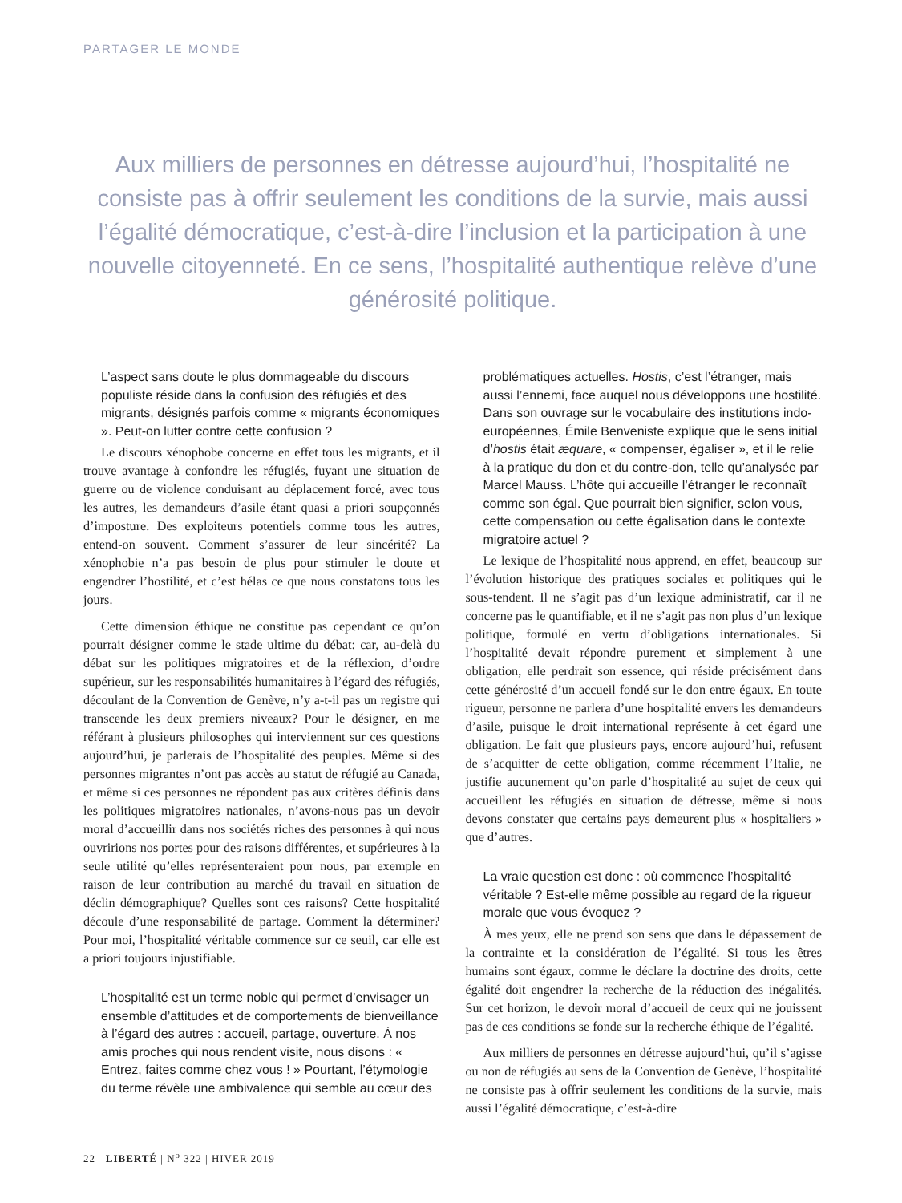PARTAGER LE MONDE
Aux milliers de personnes en détresse aujourd’hui, l’hospitalité ne consiste pas à offrir seulement les conditions de la survie, mais aussi l’égalité démocratique, c’est-à-dire l’inclusion et la participation à une nouvelle citoyenneté. En ce sens, l’hospitalité authentique relève d’une générosité politique.
L’aspect sans doute le plus dommageable du discours populiste réside dans la confusion des réfugiés et des migrants, désignés parfois comme « migrants économiques ». Peut-on lutter contre cette confusion ?
Le discours xénophobe concerne en effet tous les migrants, et il trouve avantage à confondre les réfugiés, fuyant une situation de guerre ou de violence conduisant au déplacement forcé, avec tous les autres, les demandeurs d’asile étant quasi a priori soupçonnés d’imposture. Des exploiteurs potentiels comme tous les autres, entend-on souvent. Comment s’assurer de leur sincérité? La xénophobie n’a pas besoin de plus pour stimuler le doute et engendrer l’hostilité, et c’est hélas ce que nous constatons tous les jours.
Cette dimension éthique ne constitue pas cependant ce qu’on pourrait désigner comme le stade ultime du débat: car, au-delà du débat sur les politiques migratoires et de la réflexion, d’ordre supérieur, sur les responsabilités humanitaires à l’égard des réfugiés, découlant de la Convention de Genève, n’y a-t-il pas un registre qui transcende les deux premiers niveaux? Pour le désigner, en me référant à plusieurs philosophes qui interviennent sur ces questions aujourd’hui, je parlerais de l’hospitalité des peuples. Même si des personnes migrantes n’ont pas accès au statut de réfugié au Canada, et même si ces personnes ne répondent pas aux critères définis dans les politiques migratoires nationales, n’avons-nous pas un devoir moral d’accueillir dans nos sociétés riches des personnes à qui nous ouvririons nos portes pour des raisons différentes, et supérieures à la seule utilité qu’elles représenteraient pour nous, par exemple en raison de leur contribution au marché du travail en situation de déclin démographique? Quelles sont ces raisons? Cette hospitalité découle d’une responsabilité de partage. Comment la déterminer? Pour moi, l’hospitalité véritable commence sur ce seuil, car elle est a priori toujours injustifiable.
L’hospitalité est un terme noble qui permet d’envisager un ensemble d’attitudes et de comportements de bienveillance à l’égard des autres : accueil, partage, ouverture. À nos amis proches qui nous rendent visite, nous disons : « Entrez, faites comme chez vous ! » Pourtant, l’étymologie du terme révèle une ambivalence qui semble au cœur des
problématiques actuelles. Hostis, c’est l’étranger, mais aussi l’ennemi, face auquel nous développons une hostilité. Dans son ouvrage sur le vocabulaire des institutions indo-européennes, Émile Benveniste explique que le sens initial d’hostis était æquare, « compenser, égaliser », et il le relie à la pratique du don et du contre-don, telle qu’analysée par Marcel Mauss. L’hôte qui accueille l’étranger le reconnaît comme son égal. Que pourrait bien signifier, selon vous, cette compensation ou cette égalisation dans le contexte migratoire actuel ?
Le lexique de l’hospitalité nous apprend, en effet, beaucoup sur l’évolution historique des pratiques sociales et politiques qui le sous-tendent. Il ne s’agit pas d’un lexique administratif, car il ne concerne pas le quantifiable, et il ne s’agit pas non plus d’un lexique politique, formulé en vertu d’obligations internationales. Si l’hospitalité devait répondre purement et simplement à une obligation, elle perdrait son essence, qui réside précisément dans cette générosité d’un accueil fondé sur le don entre égaux. En toute rigueur, personne ne parlera d’une hospitalité envers les demandeurs d’asile, puisque le droit international représente à cet égard une obligation. Le fait que plusieurs pays, encore aujourd’hui, refusent de s’acquitter de cette obligation, comme récemment l’Italie, ne justifie aucunement qu’on parle d’hospitalité au sujet de ceux qui accueillent les réfugiés en situation de détresse, même si nous devons constater que certains pays demeurent plus « hospitaliers » que d’autres.
La vraie question est donc : où commence l’hospitalité véritable ? Est-elle même possible au regard de la rigueur morale que vous évoquez ?
À mes yeux, elle ne prend son sens que dans le dépassement de la contrainte et la considération de l’égalité. Si tous les êtres humains sont égaux, comme le déclare la doctrine des droits, cette égalité doit engendrer la recherche de la réduction des inégalités. Sur cet horizon, le devoir moral d’accueil de ceux qui ne jouissent pas de ces conditions se fonde sur la recherche éthique de l’égalité.
Aux milliers de personnes en détresse aujourd’hui, qu’il s’agisse ou non de réfugiés au sens de la Convention de Genève, l’hospitalité ne consiste pas à offrir seulement les conditions de la survie, mais aussi l’égalité démocratique, c’est-à-dire
22 LIBERTÉ | N<sup>o</sup> 322 | HIVER 2019